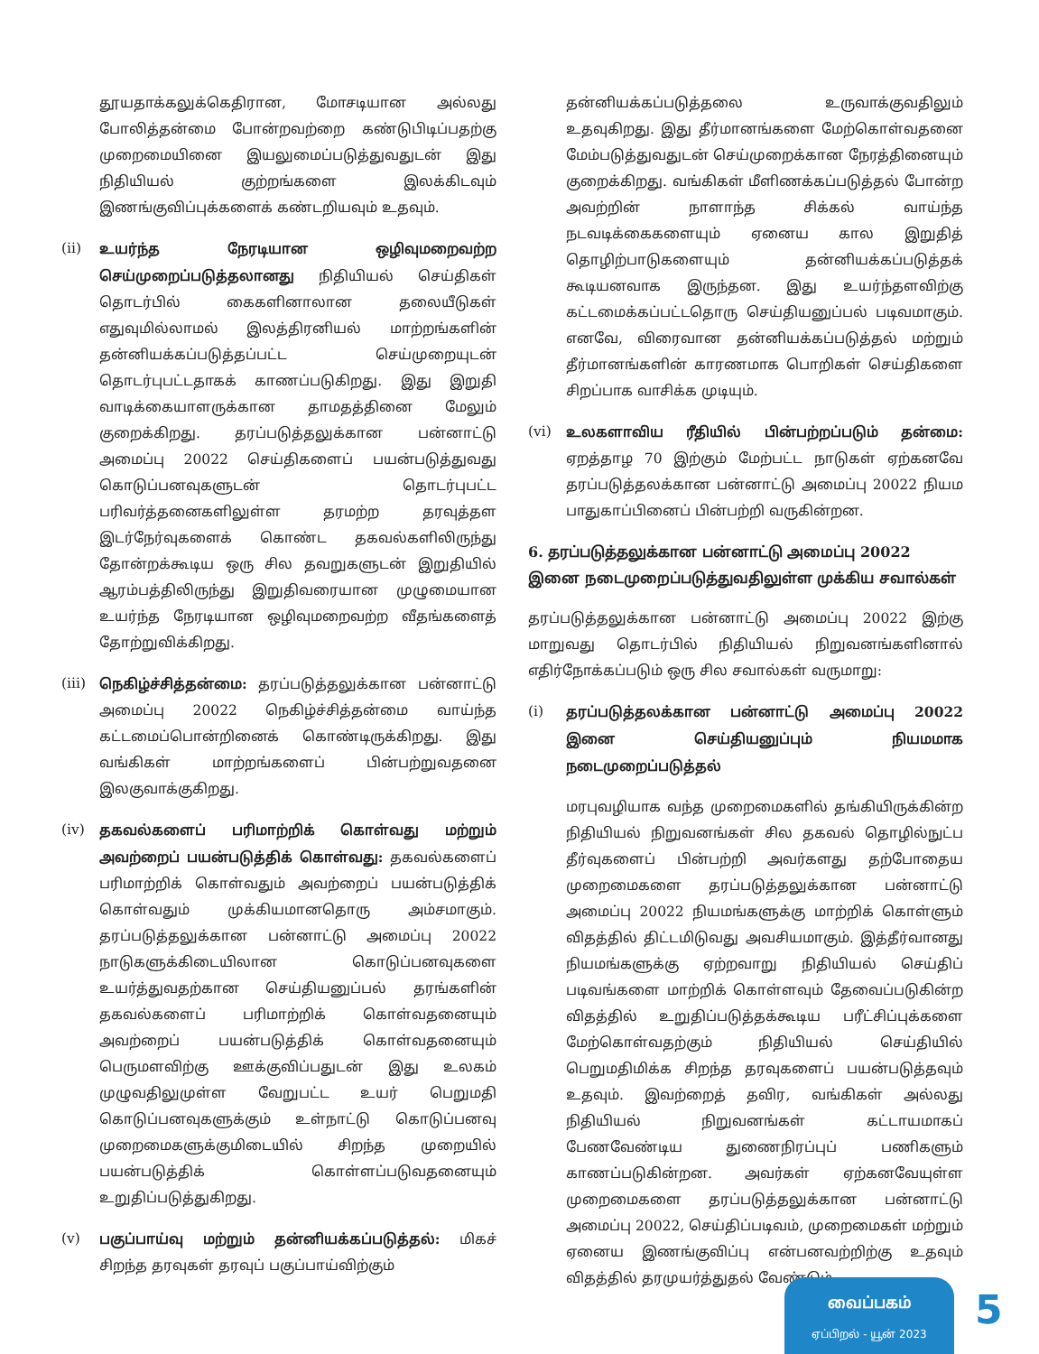தூயதாக்கலுக்கெதிரான, மோசடியான அல்லது போலித்தன்மை போன்றவற்றை கண்டுபிடிப்பதற்கு முறைமையினை இயலுமைப்படுத்துவதுடன் இது நிதியியல் குற்றங்களை இலக்கிடவும் இணங்குவிப்புக்களைக் கண்டறியவும் உதவும்.
(ii) உயர்ந்த நேரடியான ஒழிவுமறைவற்ற செய்முறைப்படுத்தலானது நிதியியல் செய்திகள் தொடர்பில் கைகளினாலான தலையீடுகள் எதுவுமில்லாமல் இலத்திரனியல் மாற்றங்களின் தன்னியக்கப்படுத்தப்பட்ட செய்முறையுடன் தொடர்புபட்டதாகக் காணப்படுகிறது. இது இறுதி வாடிக்கையாளருக்கான தாமதத்தினை மேலும் குறைக்கிறது. தரப்படுத்தலுக்கான பன்னாட்டு அமைப்பு 20022 செய்திகளைப் பயன்படுத்துவது கொடுப்பனவுகளுடன் தொடர்புபட்ட பரிவர்த்தனைகளிலுள்ள தரமற்ற தரவுத்தள இடர்நேர்வுகளைக் கொண்ட தகவல்களிலிருந்து தோன்றக்கூடிய ஒரு சில தவறுகளுடன் இறுதியில் ஆரம்பத்திலிருந்து இறுதிவரையான முழுமையான உயர்ந்த நேரடியான ஒழிவுமறைவற்ற வீதங்களைத் தோற்றுவிக்கிறது.
(iii)
நெகிழ்ச்சித்தன்மை: தரப்படுத்தலுக்கான பன்னாட்டு அமைப்பு 20022 நெகிழ்ச்சித்தன்மை வாய்ந்த கட்டமைப்பொன்றினைக் கொண்டிருக்கிறது. இது வங்கிகள் மாற்றங்களைப் பின்பற்றுவதனை இலகுவாக்குகிறது.
(iv) தகவல்களைப் பரிமாற்றிக் கொள்வது மற்றும் அவற்றைப் பயன்படுத்திக் கொள்வது: தகவல்களைப் பரிமாற்றிக் கொள்வதும் அவற்றைப் பயன்படுத்திக் கொள்வதும் முக்கியமானதொரு அம்சமாகும். தரப்படுத்தலுக்கான பன்னாட்டு அமைப்பு 20022 நாடுகளுக்கிடையிலான கொடுப்பனவுகளை உயர்த்துவதற்கான செய்தியனுப்பல் தரங்களின் தகவல்களைப் பரிமாற்றிக் கொள்வதனையும் அவற்றைப் பயன்படுத்திக் கொள்வதனையும் பெருமளவிற்கு ஊக்குவிப்பதுடன் இது உலகம் முழுவதிலுமுள்ள வேறுபட்ட உயர் பெறுமதி கொடுப்பனவுகளுக்கும் உள்நாட்டு கொடுப்பனவு முறைமைகளுக்குமிடையில் சிறந்த முறையில் பயன்படுத்திக் கொள்ளப்படுவதனையும் உறுதிப்படுத்துகிறது.
(v) பகுப்பாய்வு மற்றும் தன்னியக்கப்படுத்தல்: மிகச் சிறந்த தரவுகள் தரவுப் பகுப்பாய்விற்கும்
தன்னியக்கப்படுத்தலை உருவாக்குவதிலும் உதவுகிறது. இது தீர்மானங்களை மேற்கொள்வதனை மேம்படுத்துவதுடன் செய்முறைக்கான நேரத்தினையும் குறைக்கிறது. வங்கிகள் மீளிணக்கப்படுத்தல் போன்ற அவற்றின் நாளாந்த சிக்கல் வாய்ந்த நடவடிக்கைகளையும் ஏனைய கால இறுதித் தொழிற்பாடுகளையும் தன்னியக்கப்படுத்தக் கூடியனவாக இருந்தன. இது உயர்ந்தளவிற்கு கட்டமைக்கப்பட்டதொரு செய்தியனுப்பல் படிவமாகும். எனவே, விரைவான தன்னியக்கப்படுத்தல் மற்றும் தீர்மானங்களின் காரணமாக பொறிகள் செய்திகளை சிறப்பாக வாசிக்க முடியும்.
(vi) உலகளாவிய ரீதியில் பின்பற்றப்படும் தன்மை: ஏறத்தாழ 70 இற்கும் மேற்பட்ட நாடுகள் ஏற்கனவே தரப்படுத்தலக்கான பன்னாட்டு அமைப்பு 20022 நியம பாதுகாப்பினைப் பின்பற்றி வருகின்றன.
6. தரப்படுத்தலுக்கான பன்னாட்டு அமைப்பு 20022 இனை நடைமுறைப்படுத்துவதிலுள்ள முக்கிய சவால்கள்
தரப்படுத்தலுக்கான பன்னாட்டு அமைப்பு 20022 இற்கு மாறுவது தொடர்பில் நிதியியல் நிறுவனங்களினால் எதிர்நோக்கப்படும் ஒரு சில சவால்கள் வருமாறு:
(i) தரப்படுத்தலக்கான பன்னாட்டு அமைப்பு 20022 இனை செய்தியனுப்பும் நியமமாக நடைமுறைப்படுத்தல்
மரபுவழியாக வந்த முறைமைகளில் தங்கியிருக்கின்ற நிதியியல் நிறுவனங்கள் சில தகவல் தொழில்நுட்ப தீர்வுகளைப் பின்பற்றி அவர்களது தற்போதைய முறைமைகளை தரப்படுத்தலுக்கான பன்னாட்டு அமைப்பு 20022 நியமங்களுக்கு மாற்றிக் கொள்ளும் விதத்தில் திட்டமிடுவது அவசியமாகும். இத்தீர்வானது நியமங்களுக்கு ஏற்றவாறு நிதியியல் செய்திப் படிவங்களை மாற்றிக் கொள்ளவும் தேவைப்படுகின்ற விதத்தில் உறுதிப்படுத்தக்கூடிய பரீட்சிப்புக்களை மேற்கொள்வதற்கும் நிதியியல் செய்தியில் பெறுமதிமிக்க சிறந்த தரவுகளைப் பயன்படுத்தவும் உதவும். இவற்றைத் தவிர, வங்கிகள் அல்லது நிதியியல் நிறுவனங்கள் கட்டாயமாகப் பேணவேண்டிய துணைநிரப்புப் பணிகளும் காணப்படுகின்றன. அவர்கள் ஏற்கனவேயுள்ள முறைமைகளை தரப்படுத்தலுக்கான பன்னாட்டு அமைப்பு 20022, செய்திப்படிவம், முறைமைகள் மற்றும் ஏனைய இணங்குவிப்பு என்பனவற்றிற்கு உதவும் விதத்தில் தரமுயர்த்துதல் வேண்டும்.
வைப்பகம்
ஏப்பிறல் - யூன் 2023
5